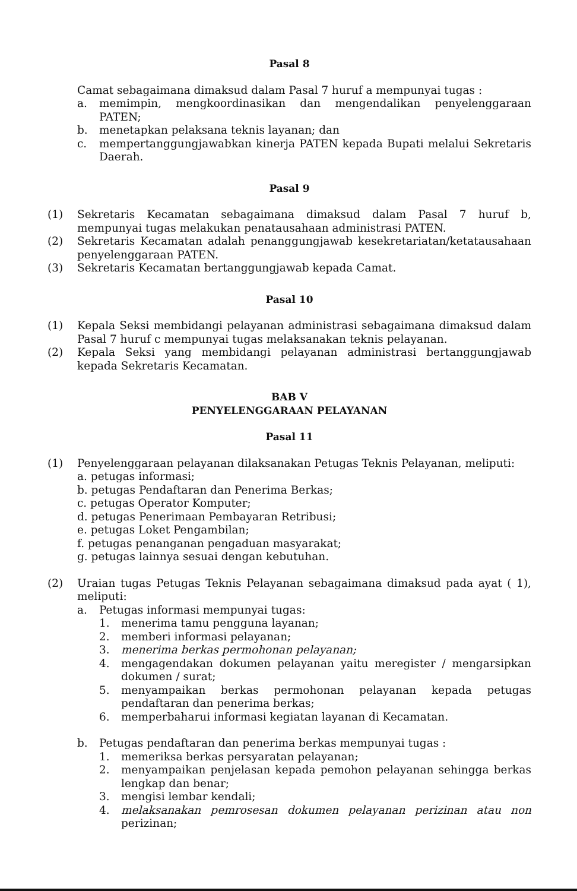Pasal 8
Camat sebagaimana dimaksud dalam Pasal 7 huruf a mempunyai tugas :
a. memimpin, mengkoordinasikan dan mengendalikan penyelenggaraan PATEN;
b. menetapkan pelaksana teknis layanan; dan
c. mempertanggungjawabkan kinerja PATEN kepada Bupati melalui Sekretaris Daerah.
Pasal 9
(1) Sekretaris Kecamatan sebagaimana dimaksud dalam Pasal 7 huruf b, mempunyai tugas melakukan penatausahaan administrasi PATEN.
(2) Sekretaris Kecamatan adalah penanggungjawab kesekretariatan/ketatausahaan penyelenggaraan PATEN.
(3) Sekretaris Kecamatan bertanggungjawab kepada Camat.
Pasal 10
(1) Kepala Seksi membidangi pelayanan administrasi sebagaimana dimaksud dalam Pasal 7 huruf c mempunyai tugas melaksanakan teknis pelayanan.
(2) Kepala Seksi yang membidangi pelayanan administrasi bertanggungjawab kepada Sekretaris Kecamatan.
BAB V
PENYELENGGARAAN PELAYANAN
Pasal 11
(1) Penyelenggaraan pelayanan dilaksanakan Petugas Teknis Pelayanan, meliputi:
a. petugas informasi;
b. petugas Pendaftaran dan Penerima Berkas;
c. petugas Operator Komputer;
d. petugas Penerimaan Pembayaran Retribusi;
e. petugas Loket Pengambilan;
f. petugas penanganan pengaduan masyarakat;
g. petugas lainnya sesuai dengan kebutuhan.
(2) Uraian tugas Petugas Teknis Pelayanan sebagaimana dimaksud pada ayat ( 1), meliputi:
a. Petugas informasi mempunyai tugas:
1. menerima tamu pengguna layanan;
2. memberi informasi pelayanan;
3. menerima berkas permohonan pelayanan;
4. mengagendakan dokumen pelayanan yaitu meregister / mengarsipkan dokumen / surat;
5. menyampaikan berkas permohonan pelayanan kepada petugas pendaftaran dan penerima berkas;
6. memperbaharui informasi kegiatan layanan di Kecamatan.
b. Petugas pendaftaran dan penerima berkas mempunyai tugas :
1. memeriksa berkas persyaratan pelayanan;
2. menyampaikan penjelasan kepada pemohon pelayanan sehingga berkas lengkap dan benar;
3. mengisi lembar kendali;
4. melaksanakan pemrosesan dokumen pelayanan perizinan atau non perizinan;